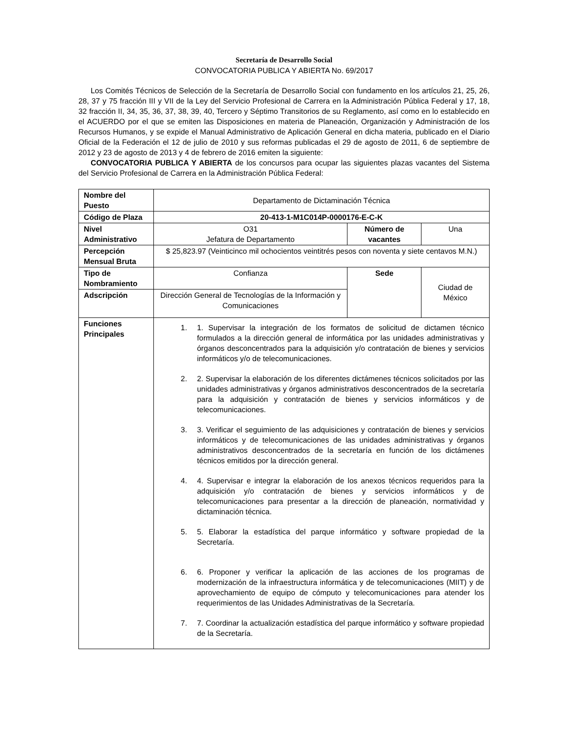Secretaría de Desarrollo Social
CONVOCATORIA PUBLICA Y ABIERTA No. 69/2017
Los Comités Técnicos de Selección de la Secretaría de Desarrollo Social con fundamento en los artículos 21, 25, 26, 28, 37 y 75 fracción III y VII de la Ley del Servicio Profesional de Carrera en la Administración Pública Federal y 17, 18, 32 fracción II, 34, 35, 36, 37, 38, 39, 40, Tercero y Séptimo Transitorios de su Reglamento, así como en lo establecido en el ACUERDO por el que se emiten las Disposiciones en materia de Planeación, Organización y Administración de los Recursos Humanos, y se expide el Manual Administrativo de Aplicación General en dicha materia, publicado en el Diario Oficial de la Federación el 12 de julio de 2010 y sus reformas publicadas el 29 de agosto de 2011, 6 de septiembre de 2012 y 23 de agosto de 2013 y 4 de febrero de 2016 emiten la siguiente:
CONVOCATORIA PUBLICA Y ABIERTA de los concursos para ocupar las siguientes plazas vacantes del Sistema del Servicio Profesional de Carrera en la Administración Pública Federal:
| Nombre del Puesto | Departamento de Dictaminación Técnica | | |
| Código de Plaza | 20-413-1-M1C014P-0000176-E-C-K | | |
| Nivel Administrativo | O31 Jefatura de Departamento | Número de vacantes | Una |
| Percepción Mensual Bruta | $ 25,823.97 (Veinticinco mil ochocientos veintitrés pesos con noventa y siete centavos M.N.) | | |
| Tipo de Nombramiento | Confianza | Sede | Ciudad de México |
| Adscripción | Dirección General de Tecnologías de la Información y Comunicaciones | | |
| Funciones Principales | 1. 1. Supervisar la integración de los formatos de solicitud de dictamen técnico formulados a la dirección general de informática por las unidades administrativas y órganos desconcentrados para la adquisición y/o contratación de bienes y servicios informáticos y/o de telecomunicaciones. 2. 2. Supervisar la elaboración de los diferentes dictámenes técnicos solicitados por las unidades administrativas y órganos administrativos desconcentrados de la secretaría para la adquisición y contratación de bienes y servicios informáticos y de telecomunicaciones. 3. 3. Verificar el seguimiento de las adquisiciones y contratación de bienes y servicios informáticos y de telecomunicaciones de las unidades administrativas y órganos administrativos desconcentrados de la secretaría en función de los dictámenes técnicos emitidos por la dirección general. 4. 4. Supervisar e integrar la elaboración de los anexos técnicos requeridos para la adquisición y/o contratación de bienes y servicios informáticos y de telecomunicaciones para presentar a la dirección de planeación, normatividad y dictaminación técnica. 5. 5. Elaborar la estadística del parque informático y software propiedad de la Secretaría. 6. 6. Proponer y verificar la aplicación de las acciones de los programas de modernización de la infraestructura informática y de telecomunicaciones (MIIT) y de aprovechamiento de equipo de cómputo y telecomunicaciones para atender los requerimientos de las Unidades Administrativas de la Secretaría. 7. 7. Coordinar la actualización estadística del parque informático y software propiedad de la Secretaría. | | |